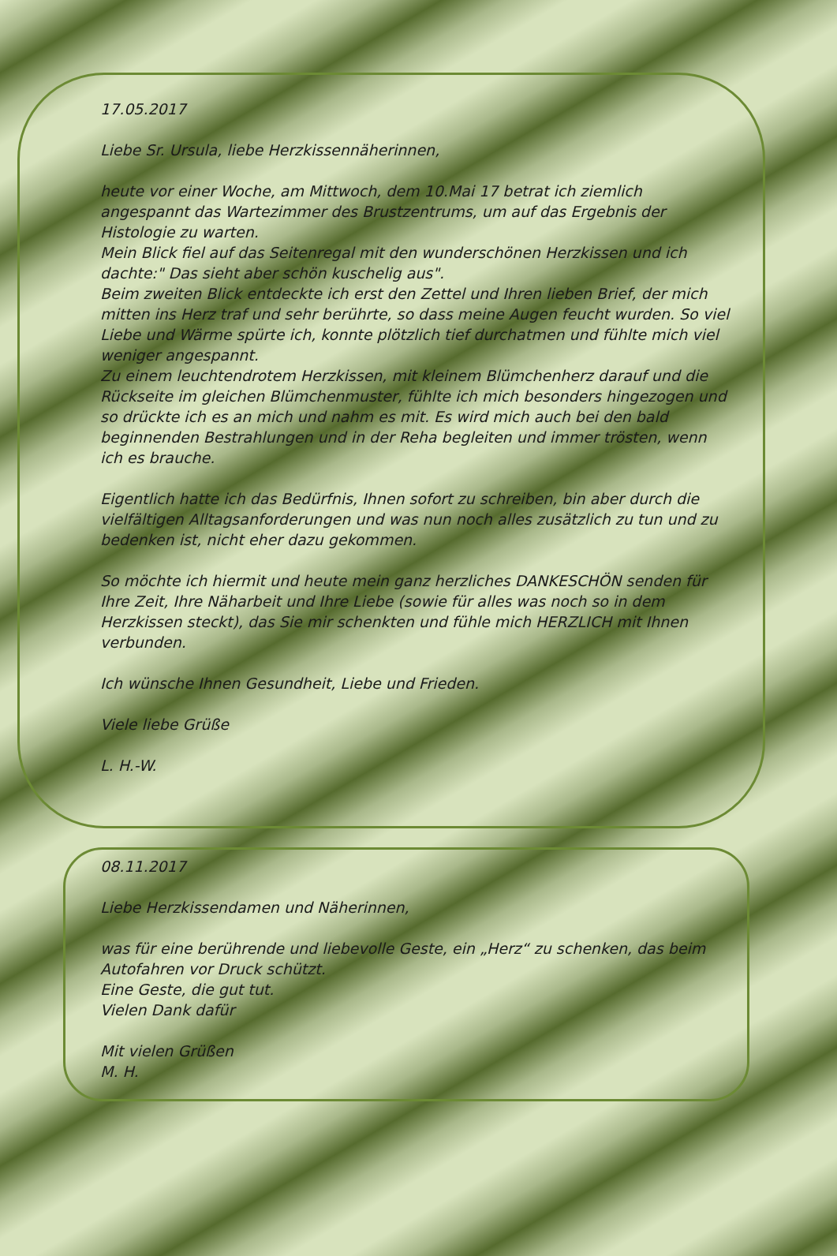17.05.2017
Liebe Sr. Ursula, liebe Herzkissennäherinnen,
heute vor einer Woche, am Mittwoch, dem 10.Mai 17 betrat ich ziemlich angespannt das Wartezimmer des Brustzentrums, um auf das Ergebnis der Histologie zu warten.
Mein Blick fiel auf das Seitenregal mit den wunderschönen Herzkissen und ich dachte:" Das sieht aber schön kuschelig aus".
Beim zweiten Blick entdeckte ich erst den Zettel und Ihren lieben Brief, der mich mitten ins Herz traf und sehr berührte, so dass meine Augen feucht wurden. So viel Liebe und Wärme spürte ich, konnte plötzlich tief durchatmen und fühlte mich viel weniger angespannt.
Zu einem leuchtendrotem Herzkissen, mit kleinem Blümchenherz darauf und die Rückseite im gleichen Blümchenmuster, fühlte ich mich besonders hingezogen und so drückte ich es an mich und nahm es mit. Es wird mich auch bei den bald beginnenden Bestrahlungen und in der Reha begleiten und immer trösten, wenn ich es brauche.
Eigentlich hatte ich das Bedürfnis, Ihnen sofort zu schreiben, bin aber durch die vielfältigen Alltagsanforderungen und was nun noch alles zusätzlich zu tun und zu bedenken ist, nicht eher dazu gekommen.
So möchte ich hiermit und heute mein ganz herzliches DANKESCHÖN senden für Ihre Zeit, Ihre Näharbeit und Ihre Liebe (sowie für alles was noch so in dem Herzkissen steckt), das Sie mir schenkten und fühle mich HERZLICH mit Ihnen verbunden.
Ich wünsche Ihnen Gesundheit, Liebe und Frieden.
Viele liebe Grüße
L. H.-W.
08.11.2017
Liebe Herzkissendamen und Näherinnen,
was für eine berührende und liebevolle Geste, ein „Herz“ zu schenken, das beim Autofahren vor Druck schützt.
Eine Geste, die gut tut.
Vielen Dank dafür
Mit vielen Grüßen
M. H.